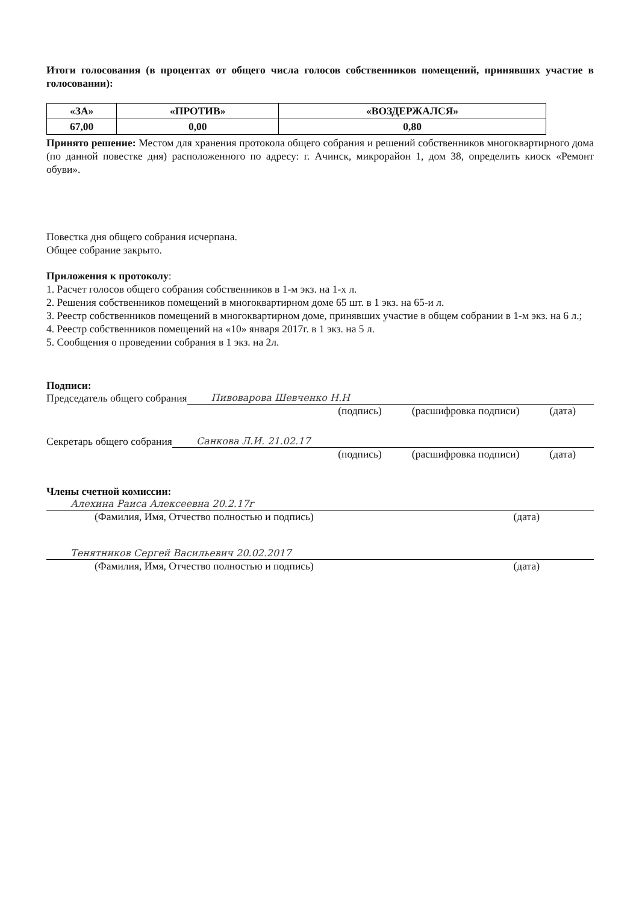Итоги голосования (в процентах от общего числа голосов собственников помещений, принявших участие в голосовании):
| «ЗА» | «ПРОТИВ» | «ВОЗДЕРЖАЛСЯ» |
| --- | --- | --- |
| 67,00 | 0,00 | 0,80 |
Принято решение: Местом для хранения протокола общего собрания и решений собственников многоквартирного дома (по данной повестке дня) расположенного по адресу: г. Ачинск, микрорайон 1, дом 38, определить киоск «Ремонт обуви».
Повестка дня общего собрания исчерпана.
Общее собрание закрыто.
Приложения к протоколу:
1. Расчет голосов общего собрания собственников в 1-м экз. на 1-х л.
2. Решения собственников помещений в многоквартирном доме 65 шт. в 1 экз. на 65-и л.
3. Реестр собственников помещений в многоквартирном доме, принявших участие в общем собрании в 1-м экз. на 6 л.;
4. Реестр собственников помещений на «10» января 2017г. в 1 экз. на 5 л.
5. Сообщения о проведении собрания в 1 экз. на 2л.
Подписи:
Председатель общего собрания Пивоварова Шевченко Н.Н
(подпись) (расшифровка подписи) (дата)
Секретарь общего собрания Санкова Л.И. 21.02.17
(подпись) (расшифровка подписи) (дата)
Члены счетной комиссии:
Алехина Раиса Алексеевна 20.2.17г
(Фамилия, Имя, Отчество полностью и подпись) (дата)
Тенятников Сергей Васильевич 20.02.2017
(Фамилия, Имя, Отчество полностью и подпись) (дата)